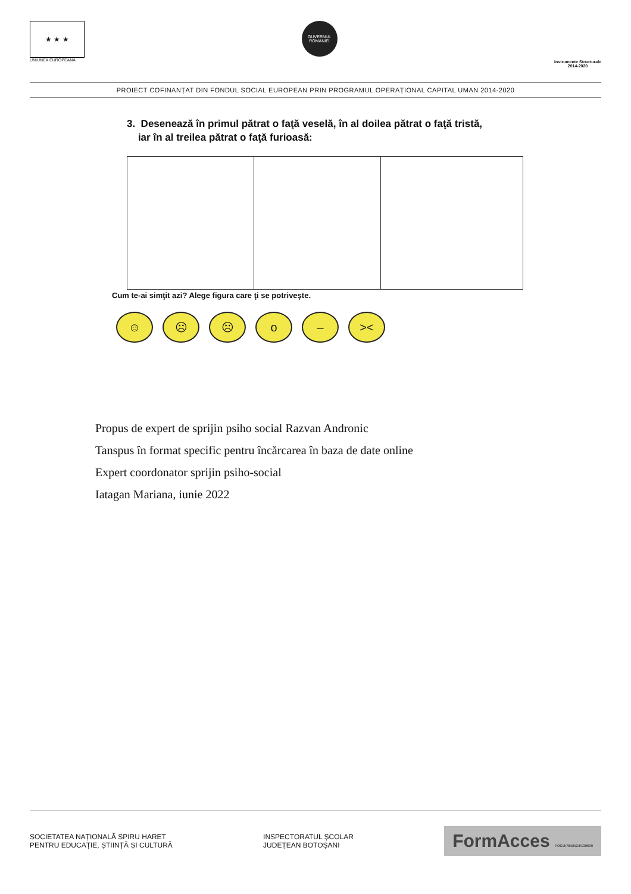★ ★ ★
UNIUNEA EUROPEANĂ
GUVERNUL ROMÂNIEI
Instrumente Structurale
2014-2020
PROIECT COFINANȚAT DIN FONDUL SOCIAL EUROPEAN PRIN PROGRAMUL OPERAȚIONAL CAPITAL UMAN 2014-2020
3. Desenează în primul pătrat o faţă veselă, în al doilea pătrat o faţă tristă,
iar în al treilea pătrat o faţă furioasă:
Cum te-ai simţit azi? Alege figura care ţi se potriveşte.
☺ ☹ ☹ o – ><
Propus de expert de sprijin psiho social Razvan Andronic
Tanspus în format specific pentru încărcarea în baza de date online
Expert coordonator sprijin psiho-social
Iatagan Mariana, iunie 2022
SOCIETATEA NAȚIONALĂ SPIRU HARET
PENTRU EDUCAȚIE, ȘTIINȚĂ ȘI CULTURĂ
INSPECTORATUL ȘCOLAR
JUDEȚEAN BOTOȘANI
FormAcces POCU/784/6/24/139600